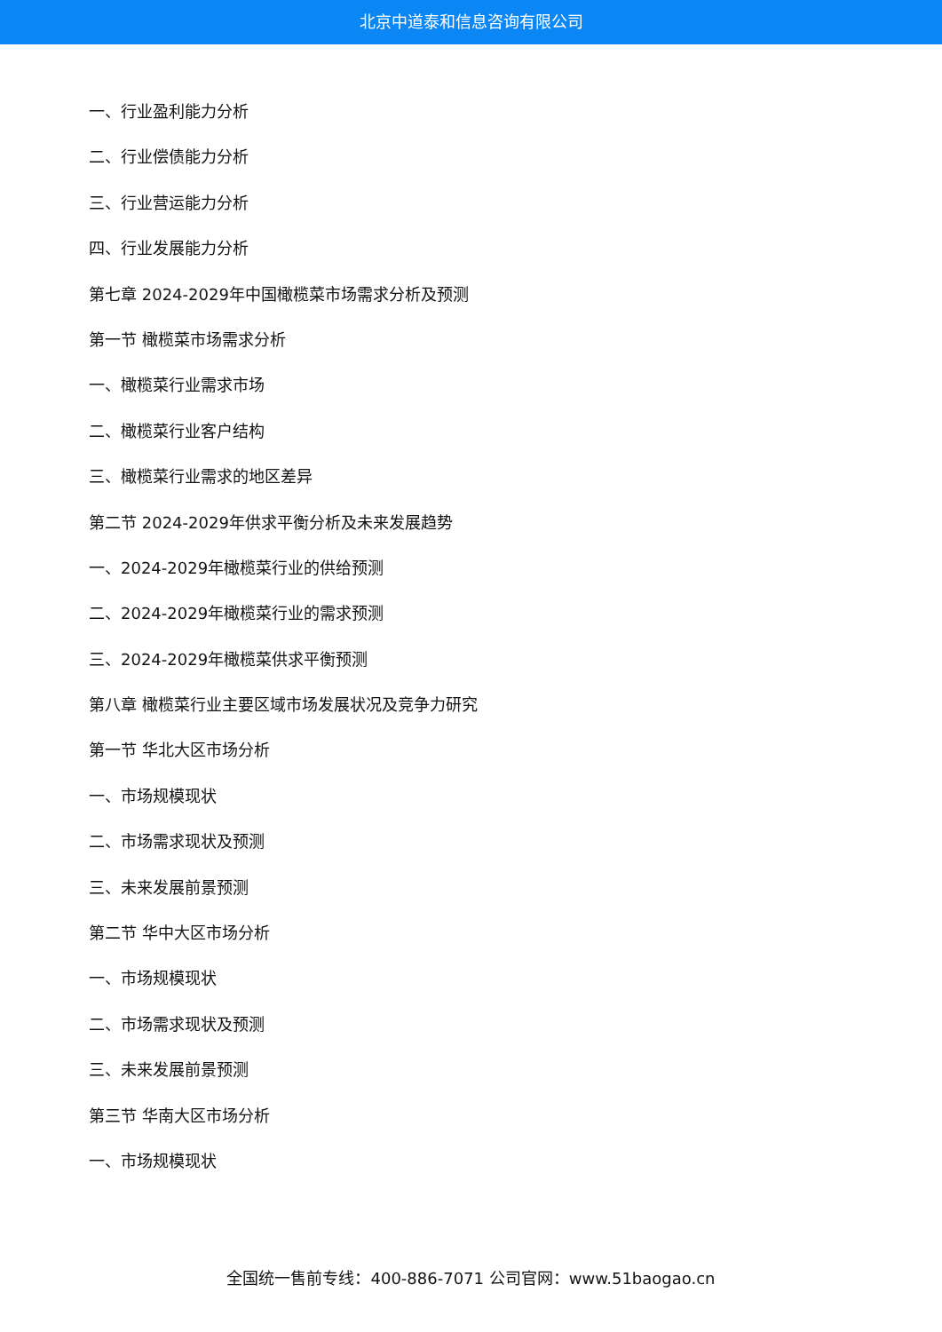北京中道泰和信息咨询有限公司
一、行业盈利能力分析
二、行业偿债能力分析
三、行业营运能力分析
四、行业发展能力分析
第七章 2024-2029年中国橄榄菜市场需求分析及预测
第一节 橄榄菜市场需求分析
一、橄榄菜行业需求市场
二、橄榄菜行业客户结构
三、橄榄菜行业需求的地区差异
第二节 2024-2029年供求平衡分析及未来发展趋势
一、2024-2029年橄榄菜行业的供给预测
二、2024-2029年橄榄菜行业的需求预测
三、2024-2029年橄榄菜供求平衡预测
第八章 橄榄菜行业主要区域市场发展状况及竞争力研究
第一节 华北大区市场分析
一、市场规模现状
二、市场需求现状及预测
三、未来发展前景预测
第二节 华中大区市场分析
一、市场规模现状
二、市场需求现状及预测
三、未来发展前景预测
第三节 华南大区市场分析
一、市场规模现状
全国统一售前专线：400-886-7071 公司官网：www.51baogao.cn